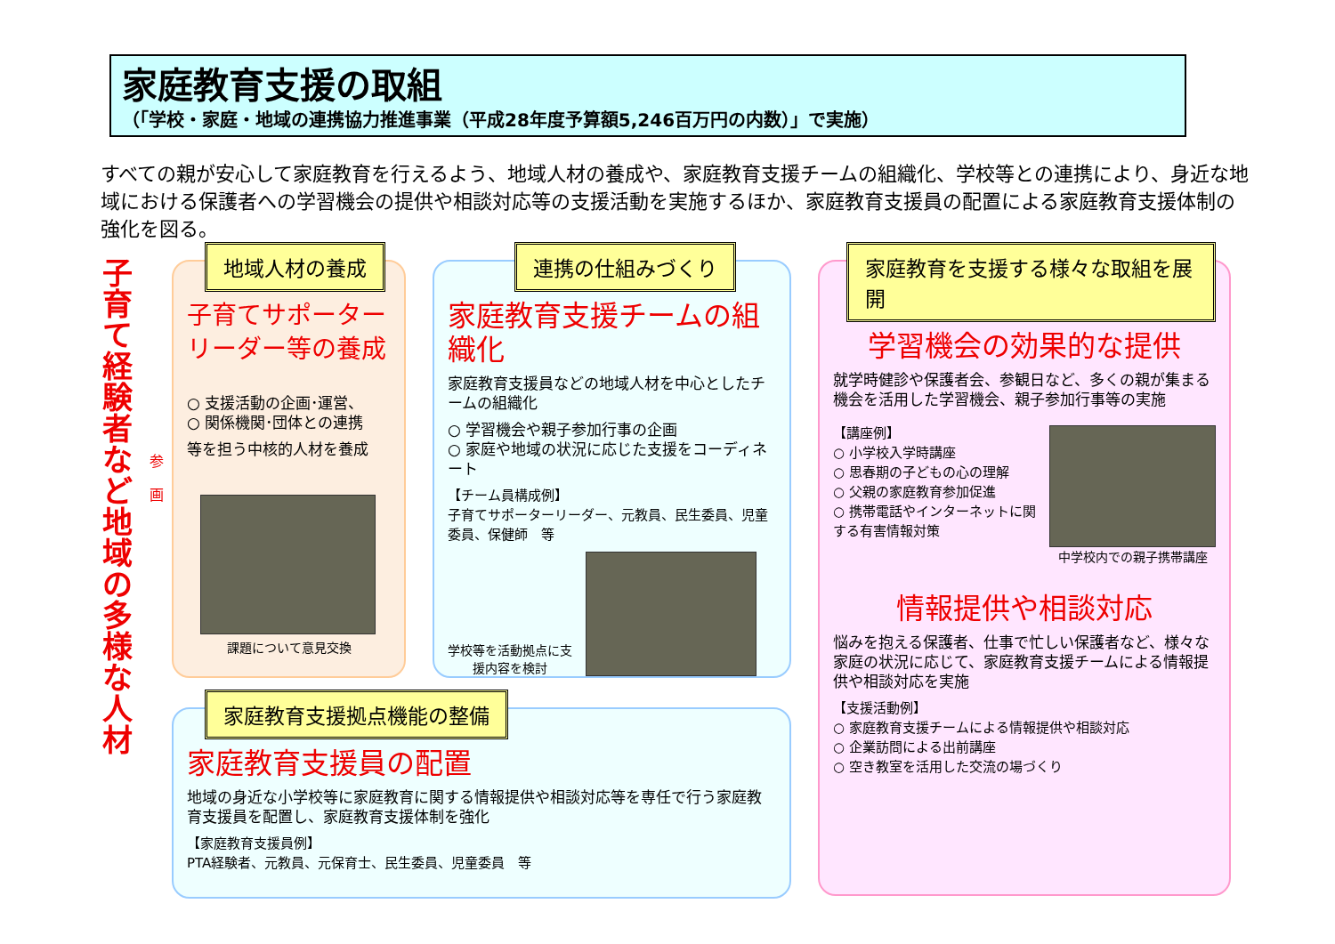家庭教育支援の取組
（「学校・家庭・地域の連携協力推進事業（平成28年度予算額5,246百万円の内数）」で実施）
すべての親が安心して家庭教育を行えるよう、地域人材の養成や、家庭教育支援チームの組織化、学校等との連携により、身近な地域における保護者への学習機会の提供や相談対応等の支援活動を実施するほか、家庭教育支援員の配置による家庭教育支援体制の強化を図る。
子育て経験者など地域の多様な人材
参画
地域人材の養成
子育てサポーターリーダー等の養成
○ 支援活動の企画･運営、
○ 関係機関･団体との連携
等を担う中核的人材を養成
課題について意見交換
連携の仕組みづくり
家庭教育支援チームの組織化
家庭教育支援員などの地域人材を中心としたチームの組織化
○ 学習機会や親子参加行事の企画
○ 家庭や地域の状況に応じた支援をコーディネート
【チーム員構成例】
子育てサポーターリーダー、元教員、民生委員、児童委員、保健師　等
学校等を活動拠点に支援内容を検討
家庭教育を支援する様々な取組を展開
学習機会の効果的な提供
就学時健診や保護者会、参観日など、多くの親が集まる機会を活用した学習機会、親子参加行事等の実施
【講座例】
○ 小学校入学時講座
○ 思春期の子どもの心の理解
○ 父親の家庭教育参加促進
○ 携帯電話やインターネットに関する有害情報対策
中学校内での親子携帯講座
情報提供や相談対応
悩みを抱える保護者、仕事で忙しい保護者など、様々な家庭の状況に応じて、家庭教育支援チームによる情報提供や相談対応を実施
【支援活動例】
○ 家庭教育支援チームによる情報提供や相談対応
○ 企業訪問による出前講座
○ 空き教室を活用した交流の場づくり
家庭教育支援拠点機能の整備
家庭教育支援員の配置
地域の身近な小学校等に家庭教育に関する情報提供や相談対応等を専任で行う家庭教育支援員を配置し、家庭教育支援体制を強化
【家庭教育支援員例】
PTA経験者、元教員、元保育士、民生委員、児童委員　等